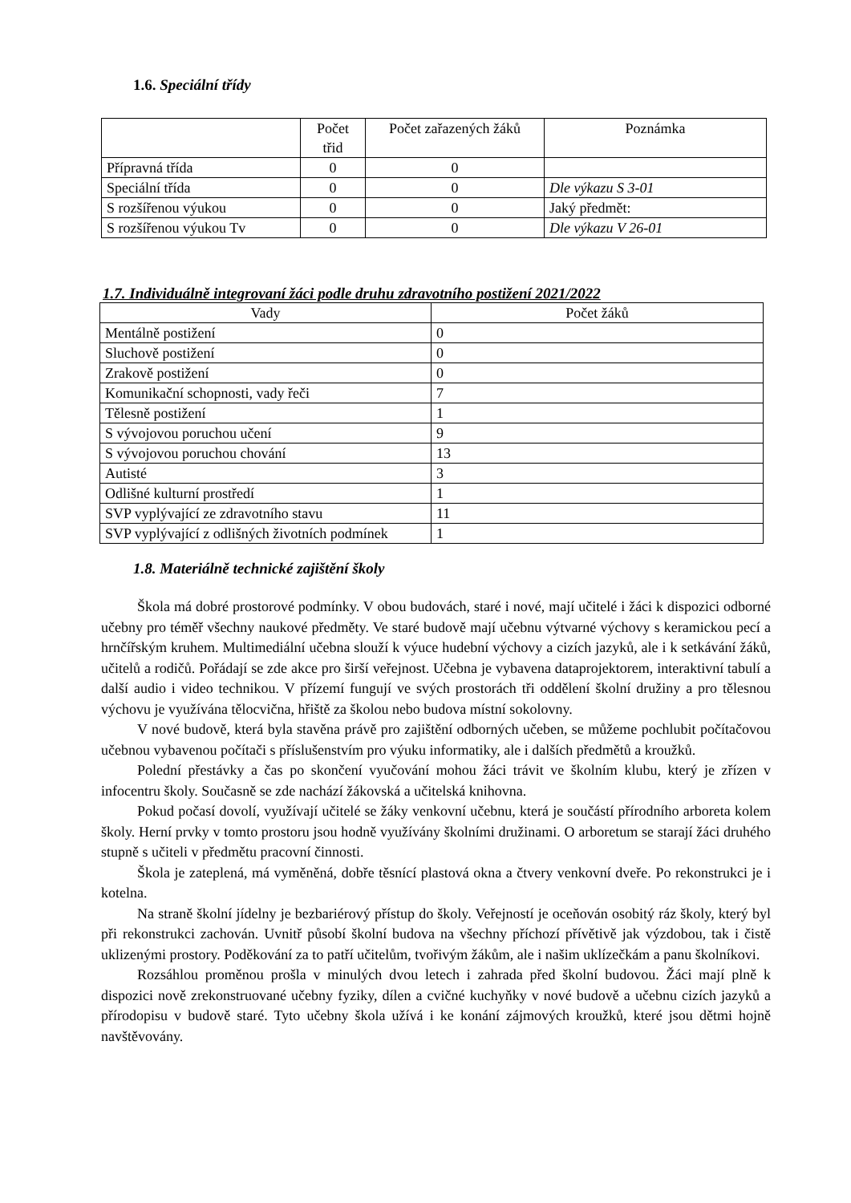1.6. Speciální třídy
| | Počet třid | Počet zařazených žáků | Poznámka |
| --- | --- | --- | --- |
| Přípravná třída | 0 | 0 | |
| Speciální třída | 0 | 0 | Dle výkazu S 3-01 |
| S rozšířenou výukou | 0 | 0 | Jaký předmět: |
| S rozšířenou výukou Tv | 0 | 0 | Dle výkazu V 26-01 |
1.7. Individuálně integrovaní žáci podle druhu zdravotního postižení 2021/2022
| Vady | Počet žáků |
| --- | --- |
| Mentálně postižení | 0 |
| Sluchově postižení | 0 |
| Zrakově postižení | 0 |
| Komunikační schopnosti, vady řeči | 7 |
| Tělesně postižení | 1 |
| S vývojovou poruchou učení | 9 |
| S vývojovou poruchou chování | 13 |
| Autisté | 3 |
| Odlišné kulturní prostředí | 1 |
| SVP vyplývající ze zdravotního stavu | 11 |
| SVP vyplývající z odlišných životních podmínek | 1 |
1.8. Materiálně technické zajištění školy
Škola má dobré prostorové podmínky. V obou budovách, staré i nové, mají učitelé i žáci k dispozici odborné učebny pro téměř všechny naukové předměty. Ve staré budově mají učebnu výtvarné výchovy s keramickou pecí a hrnčířským kruhem. Multimediální učebna slouží k výuce hudební výchovy a cizích jazyků, ale i k setkávání žáků, učitelů a rodičů. Pořádají se zde akce pro širší veřejnost. Učebna je vybavena dataprojektorem, interaktivní tabulí a další audio i video technikou. V přízemí fungují ve svých prostorách tři oddělení školní družiny a pro tělesnou výchovu je využívána tělocvična, hřiště za školou nebo budova místní sokolovny.
V nové budově, která byla stavěna právě pro zajištění odborných učeben, se můžeme pochlubit počítačovou učebnou vybavenou počítači s příslušenstvím pro výuku informatiky, ale i dalších předmětů a kroužků.
Polední přestávky a čas po skončení vyučování mohou žáci trávit ve školním klubu, který je zřízen v infocentru školy. Současně se zde nachází žákovská a učitelská knihovna.
Pokud počasí dovolí, využívají učitelé se žáky venkovní učebnu, která je součástí přírodního arboreta kolem školy. Herní prvky v tomto prostoru jsou hodně využívány školními družinami. O arboretum se starají žáci druhého stupně s učiteli v předmětu pracovní činnosti.
Škola je zateplená, má vyměněná, dobře těsnící plastová okna a čtvery venkovní dveře. Po rekonstrukci je i kotelna.
Na straně školní jídelny je bezbariérový přístup do školy. Veřejností je oceňován osobitý ráz školy, který byl při rekonstrukci zachován. Uvnitř působí školní budova na všechny příchozí přívětivě jak výzdobou, tak i čistě uklizenými prostory. Poděkování za to patří učitelům, tvořivým žákům, ale i našim uklízečkám a panu školníkovi.
Rozsáhlou proměnou prošla v minulých dvou letech i zahrada před školní budovou. Žáci mají plně k dispozici nově zrekonstruované učebny fyziky, dílen a cvičné kuchyňky v nové budově a učebnu cizích jazyků a přírodopisu v budově staré. Tyto učebny škola užívá i ke konání zájmových kroužků, které jsou dětmi hojně navštěvovány.